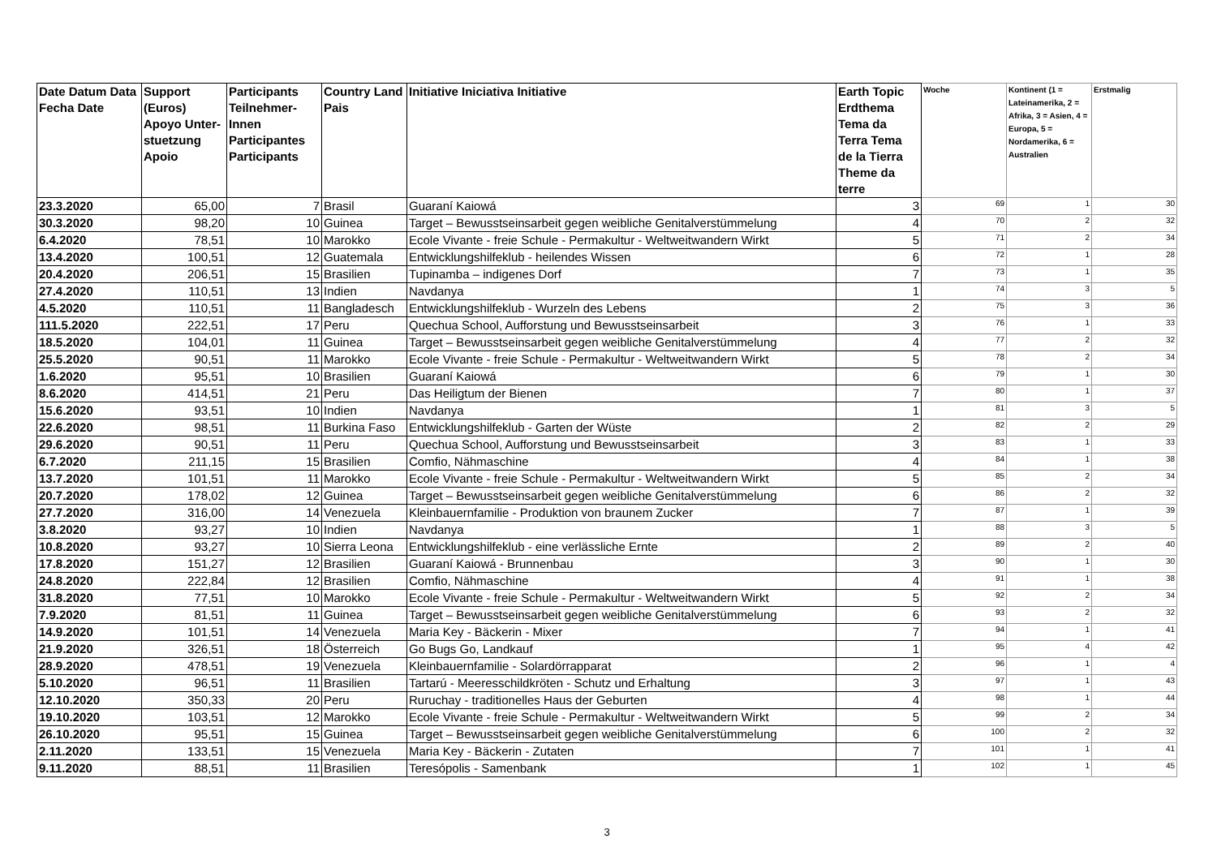| Date Datum Data Fecha Date | Support (Euros) Apoyo Unter-stuetzung Apoio | Participants Teilnehmer-Innen Participantes Participants | Country Land Pais | Initiative Iniciativa Initiative | Earth Topic Erdthema Tema da Terra Tema de la Tierra Theme da terre | Woche | Kontinent (1 = Lateinamerika, 2 = Afrika, 3 = Asien, 4 = Europa, 5 = Nordamerika, 6 = Australien | Erstmalig |
| --- | --- | --- | --- | --- | --- | --- | --- | --- |
| 23.3.2020 | 65,00 | 7 | Brasil | Guaraní Kaiowá | 3 | 69 | 1 | 30 |
| 30.3.2020 | 98,20 | 10 | Guinea | Target – Bewusstseinsarbeit gegen weibliche Genitalverstümmelung | 4 | 70 | 2 | 32 |
| 6.4.2020 | 78,51 | 10 | Marokko | Ecole Vivante - freie Schule - Permakultur - Weltweitwandern Wirkt | 5 | 71 | 2 | 34 |
| 13.4.2020 | 100,51 | 12 | Guatemala | Entwicklungshilfeklub - heilendes Wissen | 6 | 72 | 1 | 28 |
| 20.4.2020 | 206,51 | 15 | Brasilien | Tupinamba – indigenes Dorf | 7 | 73 | 1 | 35 |
| 27.4.2020 | 110,51 | 13 | Indien | Navdanya | 1 | 74 | 3 | 5 |
| 4.5.2020 | 110,51 | 11 | Bangladesch | Entwicklungshilfeklub - Wurzeln des Lebens | 2 | 75 | 3 | 36 |
| 111.5.2020 | 222,51 | 17 | Peru | Quechua School, Aufforstung und Bewusstseinsarbeit | 3 | 76 | 1 | 33 |
| 18.5.2020 | 104,01 | 11 | Guinea | Target – Bewusstseinsarbeit gegen weibliche Genitalverstümmelung | 4 | 77 | 2 | 32 |
| 25.5.2020 | 90,51 | 11 | Marokko | Ecole Vivante - freie Schule - Permakultur - Weltweitwandern Wirkt | 5 | 78 | 2 | 34 |
| 1.6.2020 | 95,51 | 10 | Brasilien | Guaraní Kaiowá | 6 | 79 | 1 | 30 |
| 8.6.2020 | 414,51 | 21 | Peru | Das Heiligtum der Bienen | 7 | 80 | 1 | 37 |
| 15.6.2020 | 93,51 | 10 | Indien | Navdanya | 1 | 81 | 3 | 5 |
| 22.6.2020 | 98,51 | 11 | Burkina Faso | Entwicklungshilfeklub - Garten der Wüste | 2 | 82 | 2 | 29 |
| 29.6.2020 | 90,51 | 11 | Peru | Quechua School, Aufforstung und Bewusstseinsarbeit | 3 | 83 | 1 | 33 |
| 6.7.2020 | 211,15 | 15 | Brasilien | Comfio, Nähmaschine | 4 | 84 | 1 | 38 |
| 13.7.2020 | 101,51 | 11 | Marokko | Ecole Vivante - freie Schule - Permakultur - Weltweitwandern Wirkt | 5 | 85 | 2 | 34 |
| 20.7.2020 | 178,02 | 12 | Guinea | Target – Bewusstseinsarbeit gegen weibliche Genitalverstümmelung | 6 | 86 | 2 | 32 |
| 27.7.2020 | 316,00 | 14 | Venezuela | Kleinbauernfamilie - Produktion von braunem Zucker | 7 | 87 | 1 | 39 |
| 3.8.2020 | 93,27 | 10 | Indien | Navdanya | 1 | 88 | 3 | 5 |
| 10.8.2020 | 93,27 | 10 | Sierra Leona | Entwicklungshilfeklub - eine verlässliche Ernte | 2 | 89 | 2 | 40 |
| 17.8.2020 | 151,27 | 12 | Brasilien | Guaraní Kaiowá - Brunnenbau | 3 | 90 | 1 | 30 |
| 24.8.2020 | 222,84 | 12 | Brasilien | Comfio, Nähmaschine | 4 | 91 | 1 | 38 |
| 31.8.2020 | 77,51 | 10 | Marokko | Ecole Vivante - freie Schule - Permakultur - Weltweitwandern Wirkt | 5 | 92 | 2 | 34 |
| 7.9.2020 | 81,51 | 11 | Guinea | Target – Bewusstseinsarbeit gegen weibliche Genitalverstümmelung | 6 | 93 | 2 | 32 |
| 14.9.2020 | 101,51 | 14 | Venezuela | Maria Key - Bäckerin - Mixer | 7 | 94 | 1 | 41 |
| 21.9.2020 | 326,51 | 18 | Österreich | Go Bugs Go, Landkauf | 1 | 95 | 4 | 42 |
| 28.9.2020 | 478,51 | 19 | Venezuela | Kleinbauernfamilie - Solardörrapparat | 2 | 96 | 1 | 4 |
| 5.10.2020 | 96,51 | 11 | Brasilien | Tartarú - Meeresschildkröten - Schutz und Erhaltung | 3 | 97 | 1 | 43 |
| 12.10.2020 | 350,33 | 20 | Peru | Ruruchay - traditionelles Haus der Geburten | 4 | 98 | 1 | 44 |
| 19.10.2020 | 103,51 | 12 | Marokko | Ecole Vivante - freie Schule - Permakultur - Weltweitwandern Wirkt | 5 | 99 | 2 | 34 |
| 26.10.2020 | 95,51 | 15 | Guinea | Target – Bewusstseinsarbeit gegen weibliche Genitalverstümmelung | 6 | 100 | 2 | 32 |
| 2.11.2020 | 133,51 | 15 | Venezuela | Maria Key - Bäckerin - Zutaten | 7 | 101 | 1 | 41 |
| 9.11.2020 | 88,51 | 11 | Brasilien | Teresópolis - Samenbank | 1 | 102 | 1 | 45 |
3